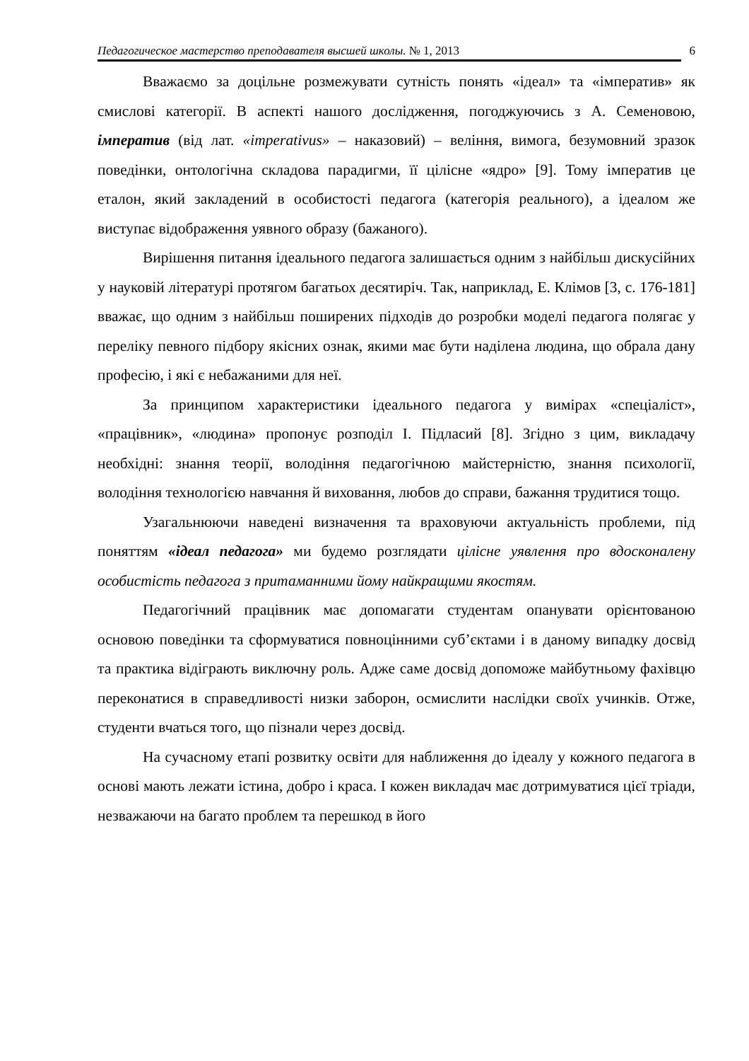Педагогическое мастерство преподавателя высшей школы. № 1, 2013 6
Вважаємо за доцільне розмежувати сутність понять «ідеал» та «імператив» як смислові категорії. В аспекті нашого дослідження, погоджуючись з А. Семеновою, імператив (від лат. «imperativus» – наказовий) – веління, вимога, безумовний зразок поведінки, онтологічна складова парадигми, її цілісне «ядро» [9]. Тому імператив це еталон, який закладений в особистості педагога (категорія реального), а ідеалом же виступає відображення уявного образу (бажаного).
Вирішення питання ідеального педагога залишається одним з найбільш дискусійних у науковій літературі протягом багатьох десятиріч. Так, наприклад, Е. Клімов [3, с. 176-181] вважає, що одним з найбільш поширених підходів до розробки моделі педагога полягає у переліку певного підбору якісних ознак, якими має бути наділена людина, що обрала дану професію, і які є небажаними для неї.
За принципом характеристики ідеального педагога у вимірах «спеціаліст», «працівник», «людина» пропонує розподіл І. Підласий [8]. Згідно з цим, викладачу необхідні: знання теорії, володіння педагогічною майстерністю, знання психології, володіння технологією навчання й виховання, любов до справи, бажання трудитися тощо.
Узагальнюючи наведені визначення та враховуючи актуальність проблеми, під поняттям «ідеал педагога» ми будемо розглядати цілісне уявлення про вдосконалену особистість педагога з притаманними йому найкращими якостям.
Педагогічний працівник має допомагати студентам опанувати орієнтованою основою поведінки та сформуватися повноцінними суб’єктами і в даному випадку досвід та практика відіграють виключну роль. Адже саме досвід допоможе майбутньому фахівцю переконатися в справедливості низки заборон, осмислити наслідки своїх учинків. Отже, студенти вчаться того, що пізнали через досвід.
На сучасному етапі розвитку освіти для наближення до ідеалу у кожного педагога в основі мають лежати істина, добро і краса. І кожен викладач має дотримуватися цієї тріади, незважаючи на багато проблем та перешкод в його